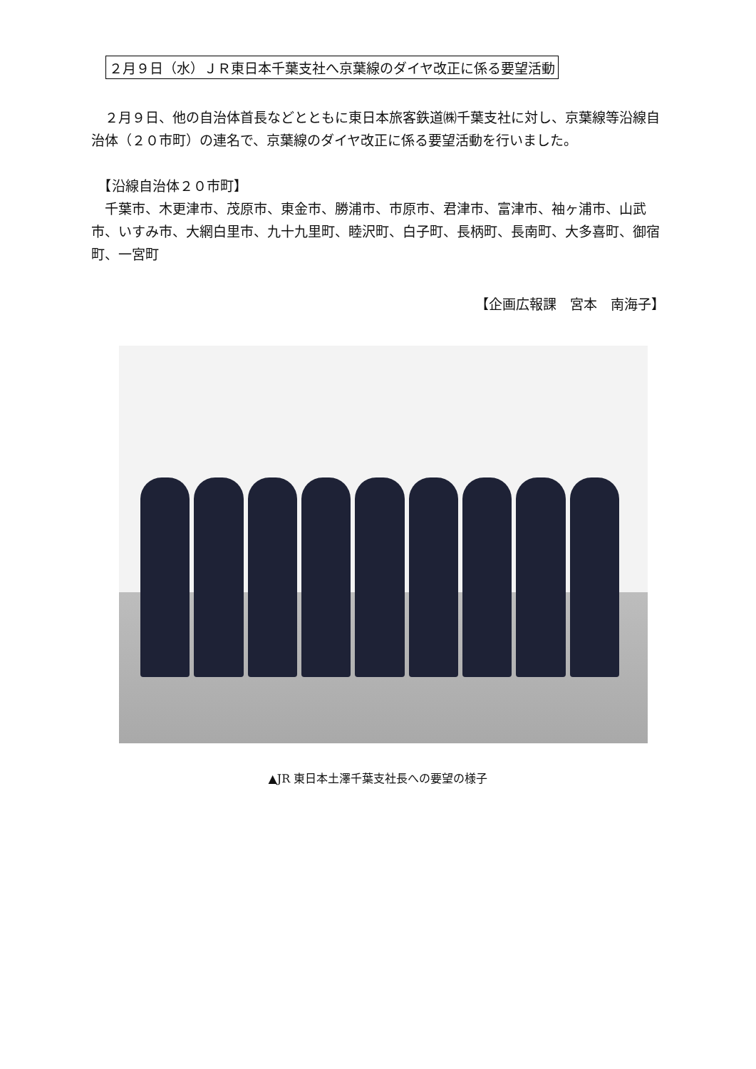２月９日（水）ＪＲ東日本千葉支社へ京葉線のダイヤ改正に係る要望活動
　２月９日、他の自治体首長などとともに東日本旅客鉄道㈱千葉支社に対し、京葉線等沿線自治体（２０市町）の連名で、京葉線のダイヤ改正に係る要望活動を行いました。
　【沿線自治体２０市町】
　千葉市、木更津市、茂原市、東金市、勝浦市、市原市、君津市、富津市、袖ヶ浦市、山武市、いすみ市、大網白里市、九十九里町、睦沢町、白子町、長柄町、長南町、大多喜町、御宿町、一宮町
【企画広報課　宮本　南海子】
▲JR 東日本土澤千葉支社長への要望の様子